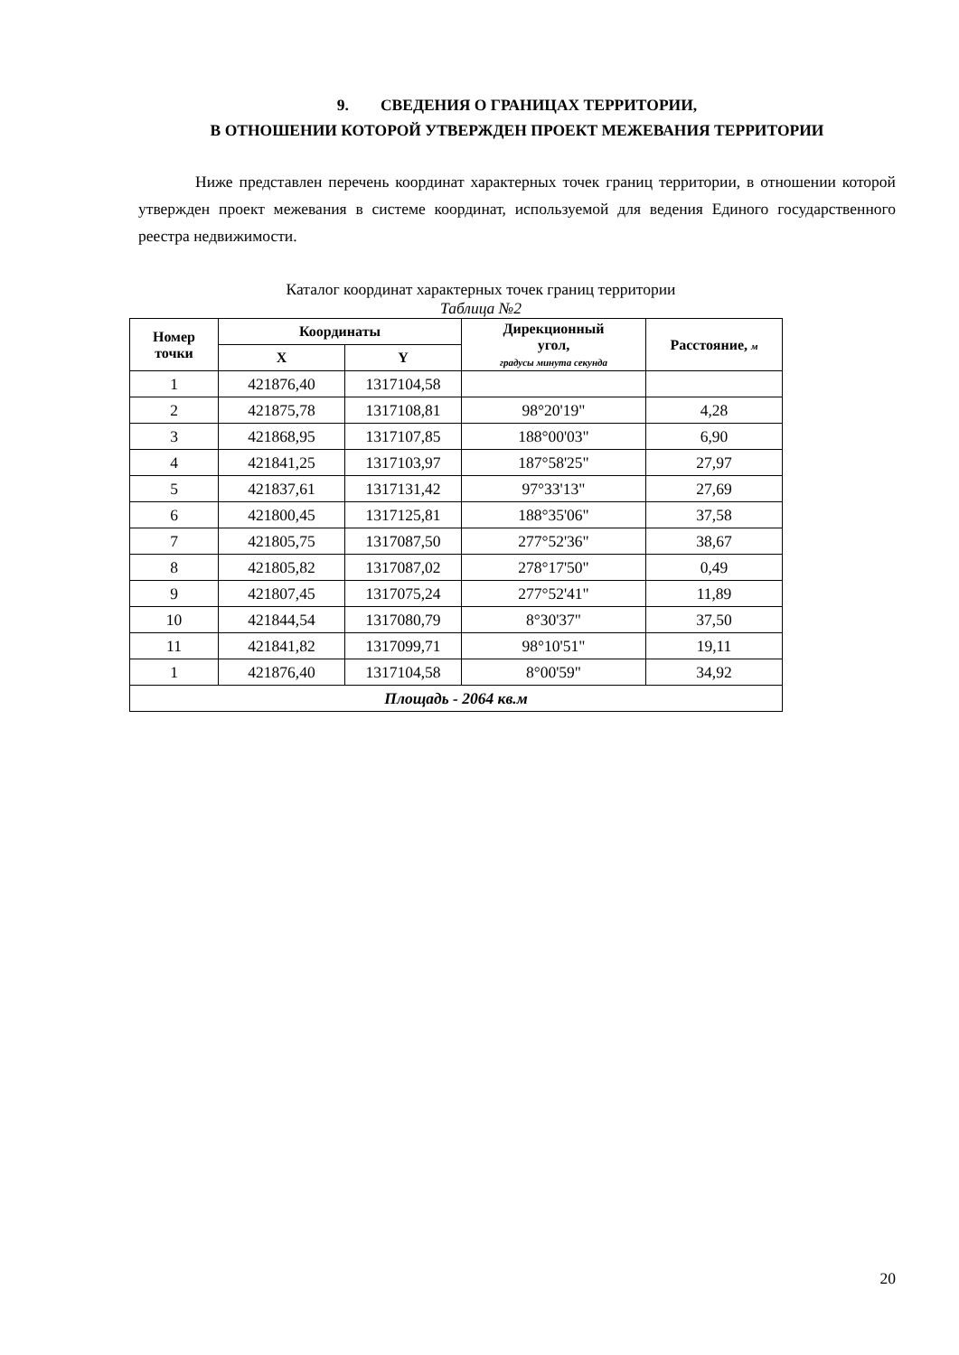9. СВЕДЕНИЯ О ГРАНИЦАХ ТЕРРИТОРИИ,
В ОТНОШЕНИИ КОТОРОЙ УТВЕРЖДЕН ПРОЕКТ МЕЖЕВАНИЯ ТЕРРИТОРИИ
Ниже представлен перечень координат характерных точек границ территории, в отношении которой утвержден проект межевания в системе координат, используемой для ведения Единого государственного реестра недвижимости.
Каталог координат характерных точек границ территории
Таблица №2
| Номер точки | Координаты | | Дирекционный угол, градусы минута секунда | Расстояние, м |
| --- | --- | --- | --- | --- |
| | X | Y | | |
| 1 | 421876,40 | 1317104,58 | | |
| 2 | 421875,78 | 1317108,81 | 98°20'19" | 4,28 |
| 3 | 421868,95 | 1317107,85 | 188°00'03" | 6,90 |
| 4 | 421841,25 | 1317103,97 | 187°58'25" | 27,97 |
| 5 | 421837,61 | 1317131,42 | 97°33'13" | 27,69 |
| 6 | 421800,45 | 1317125,81 | 188°35'06" | 37,58 |
| 7 | 421805,75 | 1317087,50 | 277°52'36" | 38,67 |
| 8 | 421805,82 | 1317087,02 | 278°17'50" | 0,49 |
| 9 | 421807,45 | 1317075,24 | 277°52'41" | 11,89 |
| 10 | 421844,54 | 1317080,79 | 8°30'37" | 37,50 |
| 11 | 421841,82 | 1317099,71 | 98°10'51" | 19,11 |
| 1 | 421876,40 | 1317104,58 | 8°00'59" | 34,92 |
| Площадь - 2064 кв.м | | | | |
20